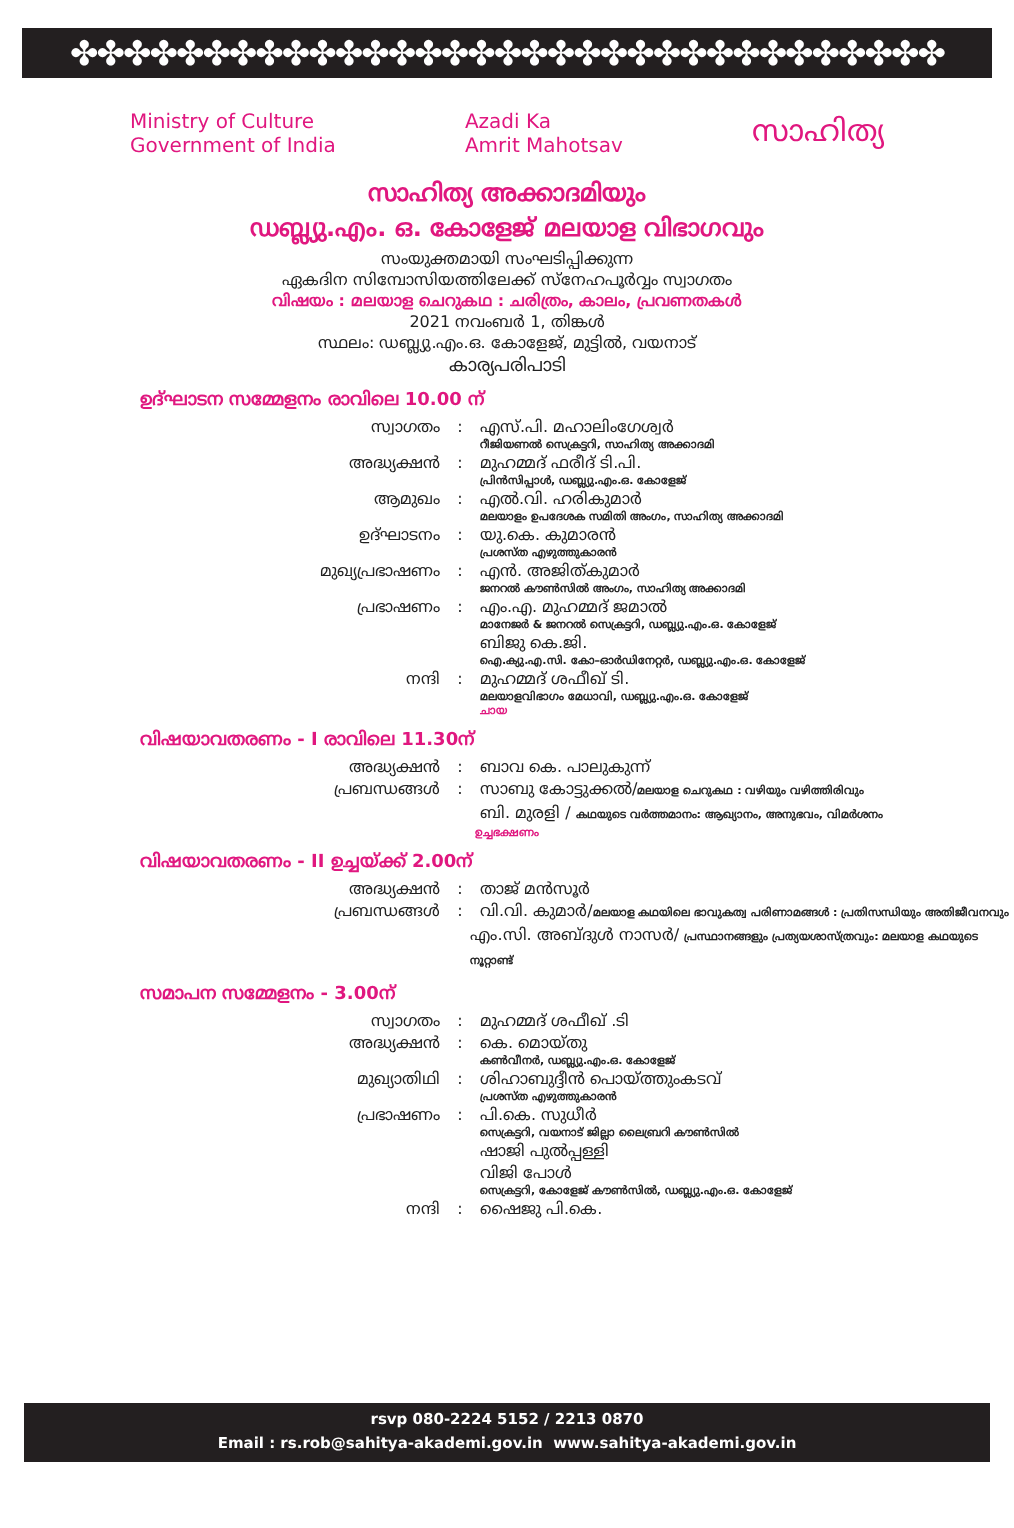✤✤✤✤✤✤✤✤✤✤✤✤✤✤✤✤✤✤✤✤✤✤✤✤✤✤✤✤✤✤✤✤✤
Ministry of Culture
Government of India
Azadi Ka
Amrit Mahotsav
സാഹിത്യ
സാഹിത്യ അക്കാദമിയും
ഡബ്ല്യു.എം. ഒ. കോളേജ് മലയാള വിഭാഗവും
സംയുക്തമായി സംഘടിപ്പിക്കുന്ന
ഏകദിന സിമ്പോസിയത്തിലേക്ക് സ്നേഹപൂർവ്വം സ്വാഗതം
വിഷയം : മലയാള ചെറുകഥ : ചരിത്രം, കാലം, പ്രവണതകൾ
2021 നവംബർ 1, തിങ്കൾ
സ്ഥലം: ഡബ്ല്യു.എം.ഒ. കോളേജ്, മുട്ടിൽ, വയനാട്
കാര്യപരിപാടി
ഉദ്ഘാടന സമ്മേളനം രാവിലെ 10.00 ന്
സ്വാഗതം : എസ്.പി. മഹാലിംഗേശ്വർ
റീജിയണൽ സെക്രട്ടറി, സാഹിത്യ അക്കാദമി
അദ്ധ്യക്ഷൻ : മുഹമ്മദ് ഫരീദ് ടി.പി.
പ്രിൻസിപ്പാൾ, ഡബ്ല്യു.എം.ഒ. കോളേജ്
ആമുഖം : എൽ.വി. ഹരികുമാർ
മലയാളം ഉപദേശക സമിതി അംഗം, സാഹിത്യ അക്കാദമി
ഉദ്ഘാടനം : യു.കെ. കുമാരൻ
പ്രശസ്ത എഴുത്തുകാരൻ
മുഖ്യപ്രഭാഷണം : എൻ. അജിത്കുമാർ
ജനറൽ കൗൺസിൽ അംഗം, സാഹിത്യ അക്കാദമി
പ്രഭാഷണം : എം.എ. മുഹമ്മദ് ജമാൽ
മാനേജർ & ജനറൽ സെക്രട്ടറി, ഡബ്ല്യു.എം.ഒ. കോളേജ്
ബിജു കെ.ജി.
ഐ.ക്യു.എ.സി. കോ–ഓർഡിനേറ്റർ, ഡബ്ല്യു.എം.ഒ. കോളേജ്
നന്ദി : മുഹമ്മദ് ശഫീഖ് ടി.
മലയാളവിഭാഗം മേധാവി, ഡബ്ല്യു.എം.ഒ. കോളേജ്
ചായ
വിഷയാവതരണം - I രാവിലെ 11.30ന്
അദ്ധ്യക്ഷൻ : ബാവ കെ. പാലുകുന്ന്
പ്രബന്ധങ്ങൾ : സാബു കോട്ടുക്കൽ/മലയാള ചെറുകഥ : വഴിയും വഴിത്തിരിവും
ബി. മുരളി / കഥയുടെ വർത്തമാനം: ആഖ്യാനം, അനുഭവം, വിമർശനം
ഉച്ചഭക്ഷണം
വിഷയാവതരണം - II ഉച്ചയ്ക്ക് 2.00ന്
അദ്ധ്യക്ഷൻ : താജ് മൻസൂർ
പ്രബന്ധങ്ങൾ : വി.വി. കുമാർ/മലയാള കഥയിലെ ഭാവുകത്വ പരിണാമങ്ങൾ : പ്രതിസന്ധിയും അതിജീവനവും
എം.സി. അബ്ദുൾ നാസർ/ പ്രസ്ഥാനങ്ങളും പ്രത്യയശാസ്ത്രവും: മലയാള കഥയുടെ നൂറ്റാണ്ട്
സമാപന സമ്മേളനം - 3.00ന്
സ്വാഗതം : മുഹമ്മദ് ശഫീഖ് .ടി
അദ്ധ്യക്ഷൻ : കെ. മൊയ്തു
കൺവീനർ, ഡബ്ല്യു.എം.ഒ. കോളേജ്
മുഖ്യാതിഥി : ശിഹാബുദ്ദീൻ പൊയ്ത്തുംകടവ്
പ്രശസ്ത എഴുത്തുകാരൻ
പ്രഭാഷണം : പി.കെ. സുധീർ
സെക്രട്ടറി, വയനാട് ജില്ലാ ലൈബ്രറി കൗൺസിൽ
ഷാജി പുൽപ്പള്ളി
വിജി പോൾ
സെക്രട്ടറി, കോളേജ് കൗൺസിൽ, ഡബ്ല്യു.എം.ഒ. കോളേജ്
നന്ദി : ഷൈജു പി.കെ.
rsvp 080-2224 5152 / 2213 0870
Email : rs.rob@sahitya-akademi.gov.in www.sahitya-akademi.gov.in